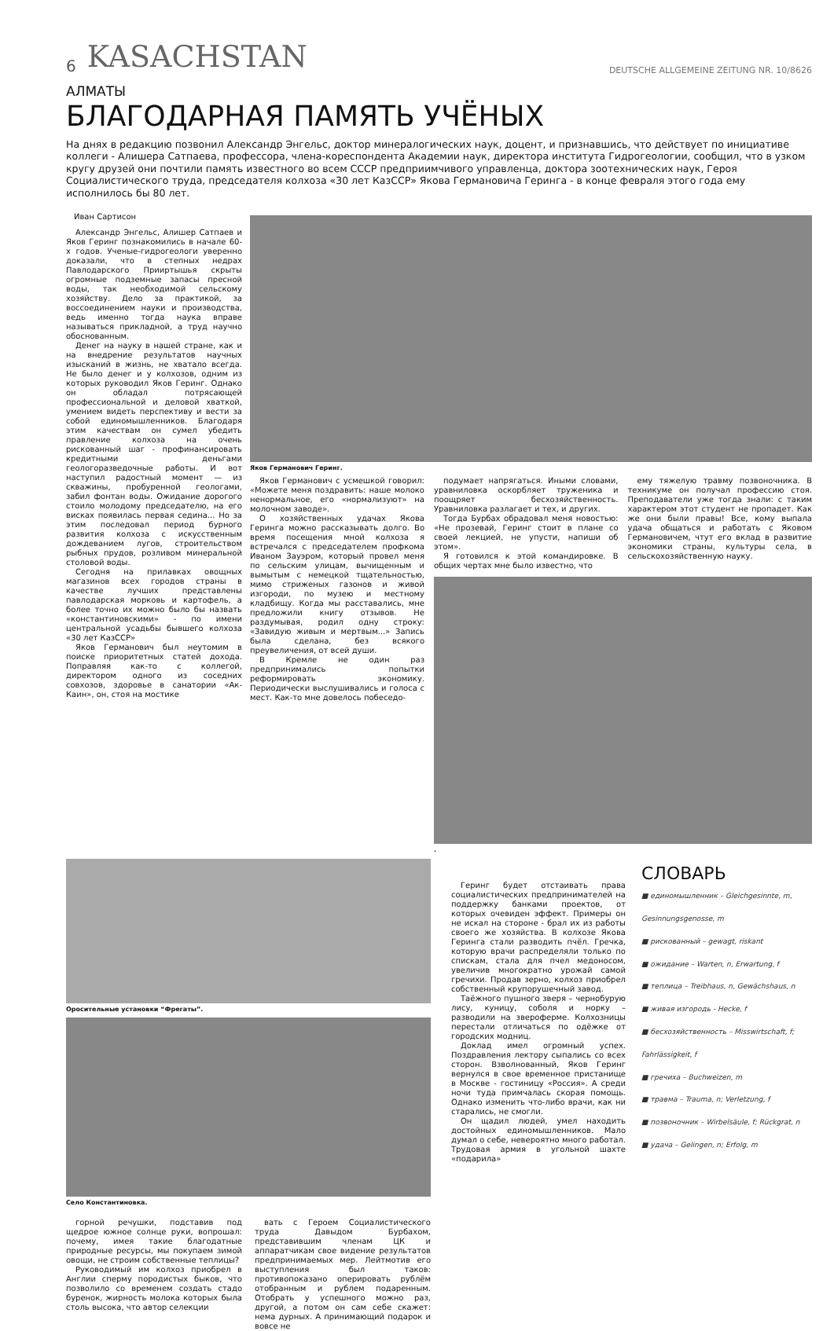6 KASACHSTAN DEUTSCHE ALLGEMEINE ZEITUNG NR. 10/8626
АЛМАТЫ
БЛАГОДАРНАЯ ПАМЯТЬ УЧЁНЫХ
На днях в редакцию позвонил Александр Энгельс, доктор минералогических наук, доцент, и признавшись, что действует по инициативе коллеги - Алишера Сатпаева, профессора, члена-кореспондента Академии наук, директора института Гидрогеологии, сообщил, что в узком кругу друзей они почтили память известного во всем СССР предприимчивого управленца, доктора зоотехнических наук, Героя Социалистического труда, председателя колхоза «30 лет КазССР» Якова Германовича Геринга - в конце февраля этого года ему исполнилось бы 80 лет.
Иван Сартисон
Александр Энгельс, Алишер Сатпаев и Яков Геринг познакомились в начале 60-х годов. Ученые-гидрогеологи уверенно доказали, что в степных недрах Павлодарского Прииртышья скрыты огромные подземные запасы пресной воды, так необходимой сельскому хозяйству. Дело за практикой, за воссоединением науки и производства, ведь именно тогда наука вправе называться прикладной, а труд научно обоснованным.
Денег на науку в нашей стране, как и на внедрение результатов научных изысканий в жизнь, не хватало всегда. Не было денег и у колхозов, одним из которых руководил Яков Геринг. Однако он обладал потрясающей профессиональной и деловой хваткой, умением видеть перспективу и вести за собой единомышленников. Благодаря этим качествам он сумел убедить правление колхоза на очень рискованный шаг - профинансировать кредитными деньгами геологоразведочные работы. И вот наступил радостный момент — из скважины, пробуренной геологами, забил фонтан воды. Ожидание дорогого стоило молодому председателю, на его висках появилась первая седина... Но за этим последовал период бурного развития колхоза с искусственным дождеванием лугов, строительством рыбных прудов, розливом минеральной столовой воды.
Сегодня на прилавках овощных магазинов всех городов страны в качестве лучших представлены павлодарская морковь и картофель, а более точно их можно было бы назвать «константиновскими» - по имени центральной усадьбы бывшего колхоза «30 лет КазССР»
Яков Германович был неутомим в поиске приоритетных статей дохода. Поправляя как-то с коллегой, директором одного из соседних совхозов, здоровье в санатории «Ак-Каин», он, стоя на мостике
Яков Германович Геринг.
Яков Германович с усмешкой говорил: «Можете меня поздравить: наше молоко ненормальное, его «нормализуют» на молочном заводе».
О хозяйственных удачах Якова Геринга можно рассказывать долго. Во время посещения мной колхоза я встречался с председателем профкома Иваном Зауэром, который провел меня по сельским улицам, вычищенным и вымытым с немецкой тщательностью, мимо стриженых газонов и живой изгороди, по музею и местному кладбищу. Когда мы расставались, мне предложили книгу отзывов. Не раздумывая, родил одну строку: «Завидую живым и мертвым...» Запись была сделана, без всякого преувеличения, от всей души.
В Кремле не один раз предпринимались попытки реформировать экономику. Периодически выслушивались и голоса с мест. Как-то мне довелось побеседо-
подумает напрягаться. Иными словами, уравниловка оскорбляет труженика и поощряет бесхозяйственность. Уравниловка разлагает и тех, и других.
Тогда Бурбах обрадовал меня новостью: «Не прозевай, Геринг стоит в плане со своей лекцией, не упусти, напиши об этом».
Я готовился к этой командировке. В общих чертах мне было известно, что
ему тяжелую травму позвоночника. В техникуме он получал профессию стоя. Преподаватели уже тогда знали: с таким характером этот студент не пропадет. Как же они были правы! Все, кому выпала удача общаться и работать с Яковом Германовичем, чтут его вклад в развитие экономики страны, культуры села, в сельскохозяйственную науку.
.
Оросительные установки “Фрегаты”.
Село Константиновка.
горной речушки, подставив под щедрое южное солнце руки, вопрошал: почему, имея такие благодатные природные ресурсы, мы покупаем зимой овощи, не строим собственные теплицы?
Руководимый им колхоз приобрел в Англии сперму породистых быков, что позволило со временем создать стадо буренок, жирность молока которых была столь высока, что автор селекции
вать с Героем Социалистического труда Давыдом Бурбахом, представившим членам ЦК и аппаратчикам свое видение результатов предпринимаемых мер. Лейтмотив его выступления был таков: противопоказано оперировать рублём отобранным и рублем подаренным. Отобрать у успешного можно раз, другой, а потом он сам себе скажет: нема дурных. А принимающий подарок и вовсе не
Геринг будет отстаивать права социалистических предпринимателей на поддержку банками проектов, от которых очевиден эффект. Примеры он не искал на стороне - брал их из работы своего же хозяйства. В колхозе Якова Геринга стали разводить пчёл. Гречка, которую врачи распределяли только по спискам, стала для пчел медоносом, увеличив многократно урожай самой гречихи. Продав зерно, колхоз приобрел собственный крупорушечный завод.
Таёжного пушного зверя – чернобурую лису, куницу, соболя и норку – разводили на звероферме. Колхозницы перестали отличаться по одёжке от городских модниц.
Доклад имел огромный успех. Поздравления лектору сыпались со всех сторон. Взволнованный, Яков Геринг вернулся в свое временное пристанище в Москве - гостиницу «Россия». А среди ночи туда примчалась скорая помощь. Однако изменить что-либо врачи, как ни старались, не смогли.
Он щадил людей, умел находить достойных единомышленников. Мало думал о себе, невероятно много работал. Трудовая армия в угольной шахте «подарила»
СЛОВАРЬ
■ единомышленник – Gleichgesinnte, m,
Gesinnungsgenosse, m
■ рискованный – gewagt, riskant
■ ожидание – Warten, n, Erwartung, f
■ теплица – Treibhaus, n, Gewächshaus, n
■ живая изгородь - Hecke, f
■ бесхозяйственность – Misswirtschaft, f;
Fahrlässigkeit, f
■ гречиха – Buchweizen, m
■ травма – Trauma, n; Verletzung, f
■ позвоночник – Wirbelsäule, f; Rückgrat, n
■ удача – Gelingen, n; Erfolg, m